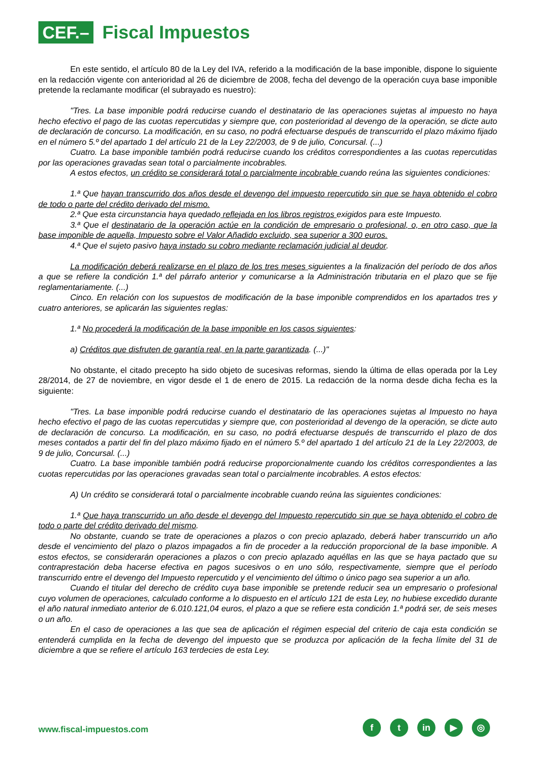CEF.–
Fiscal Impuestos
En este sentido, el artículo 80 de la Ley del IVA, referido a la modificación de la base imponible, dispone lo siguiente en la redacción vigente con anterioridad al 26 de diciembre de 2008, fecha del devengo de la operación cuya base imponible pretende la reclamante modificar (el subrayado es nuestro):
"Tres. La base imponible podrá reducirse cuando el destinatario de las operaciones sujetas al impuesto no haya hecho efectivo el pago de las cuotas repercutidas y siempre que, con posterioridad al devengo de la operación, se dicte auto de declaración de concurso. La modificación, en su caso, no podrá efectuarse después de transcurrido el plazo máximo fijado en el número 5.º del apartado 1 del artículo 21 de la Ley 22/2003, de 9 de julio, Concursal. (...)
Cuatro. La base imponible también podrá reducirse cuando los créditos correspondientes a las cuotas repercutidas por las operaciones gravadas sean total o parcialmente incobrables.
A estos efectos, un crédito se considerará total o parcialmente incobrable cuando reúna las siguientes condiciones:
1.ª Que hayan transcurrido dos años desde el devengo del impuesto repercutido sin que se haya obtenido el cobro de todo o parte del crédito derivado del mismo.
2.ª Que esta circunstancia haya quedado reflejada en los libros registros exigidos para este Impuesto.
3.ª Que el destinatario de la operación actúe en la condición de empresario o profesional, o, en otro caso, que la base imponible de aquella, Impuesto sobre el Valor Añadido excluido, sea superior a 300 euros.
4.ª Que el sujeto pasivo haya instado su cobro mediante reclamación judicial al deudor.
La modificación deberá realizarse en el plazo de los tres meses siguientes a la finalización del período de dos años a que se refiere la condición 1.ª del párrafo anterior y comunicarse a la Administración tributaria en el plazo que se fije reglamentariamente. (...)
Cinco. En relación con los supuestos de modificación de la base imponible comprendidos en los apartados tres y cuatro anteriores, se aplicarán las siguientes reglas:
1.ª No procederá la modificación de la base imponible en los casos siguientes:
a) Créditos que disfruten de garantía real, en la parte garantizada. (...)"
No obstante, el citado precepto ha sido objeto de sucesivas reformas, siendo la última de ellas operada por la Ley 28/2014, de 27 de noviembre, en vigor desde el 1 de enero de 2015. La redacción de la norma desde dicha fecha es la siguiente:
"Tres. La base imponible podrá reducirse cuando el destinatario de las operaciones sujetas al Impuesto no haya hecho efectivo el pago de las cuotas repercutidas y siempre que, con posterioridad al devengo de la operación, se dicte auto de declaración de concurso. La modificación, en su caso, no podrá efectuarse después de transcurrido el plazo de dos meses contados a partir del fin del plazo máximo fijado en el número 5.º del apartado 1 del artículo 21 de la Ley 22/2003, de 9 de julio, Concursal. (...)
Cuatro. La base imponible también podrá reducirse proporcionalmente cuando los créditos correspondientes a las cuotas repercutidas por las operaciones gravadas sean total o parcialmente incobrables. A estos efectos:
A) Un crédito se considerará total o parcialmente incobrable cuando reúna las siguientes condiciones:
1.ª Que haya transcurrido un año desde el devengo del Impuesto repercutido sin que se haya obtenido el cobro de todo o parte del crédito derivado del mismo.
No obstante, cuando se trate de operaciones a plazos o con precio aplazado, deberá haber transcurrido un año desde el vencimiento del plazo o plazos impagados a fin de proceder a la reducción proporcional de la base imponible. A estos efectos, se considerarán operaciones a plazos o con precio aplazado aquéllas en las que se haya pactado que su contraprestación deba hacerse efectiva en pagos sucesivos o en uno sólo, respectivamente, siempre que el período transcurrido entre el devengo del Impuesto repercutido y el vencimiento del último o único pago sea superior a un año.
Cuando el titular del derecho de crédito cuya base imponible se pretende reducir sea un empresario o profesional cuyo volumen de operaciones, calculado conforme a lo dispuesto en el artículo 121 de esta Ley, no hubiese excedido durante el año natural inmediato anterior de 6.010.121,04 euros, el plazo a que se refiere esta condición 1.ª podrá ser, de seis meses o un año.
En el caso de operaciones a las que sea de aplicación el régimen especial del criterio de caja esta condición se entenderá cumplida en la fecha de devengo del impuesto que se produzca por aplicación de la fecha límite del 31 de diciembre a que se refiere el artículo 163 terdecies de esta Ley.
www.fiscal-impuestos.com
ft in ▶ ◎